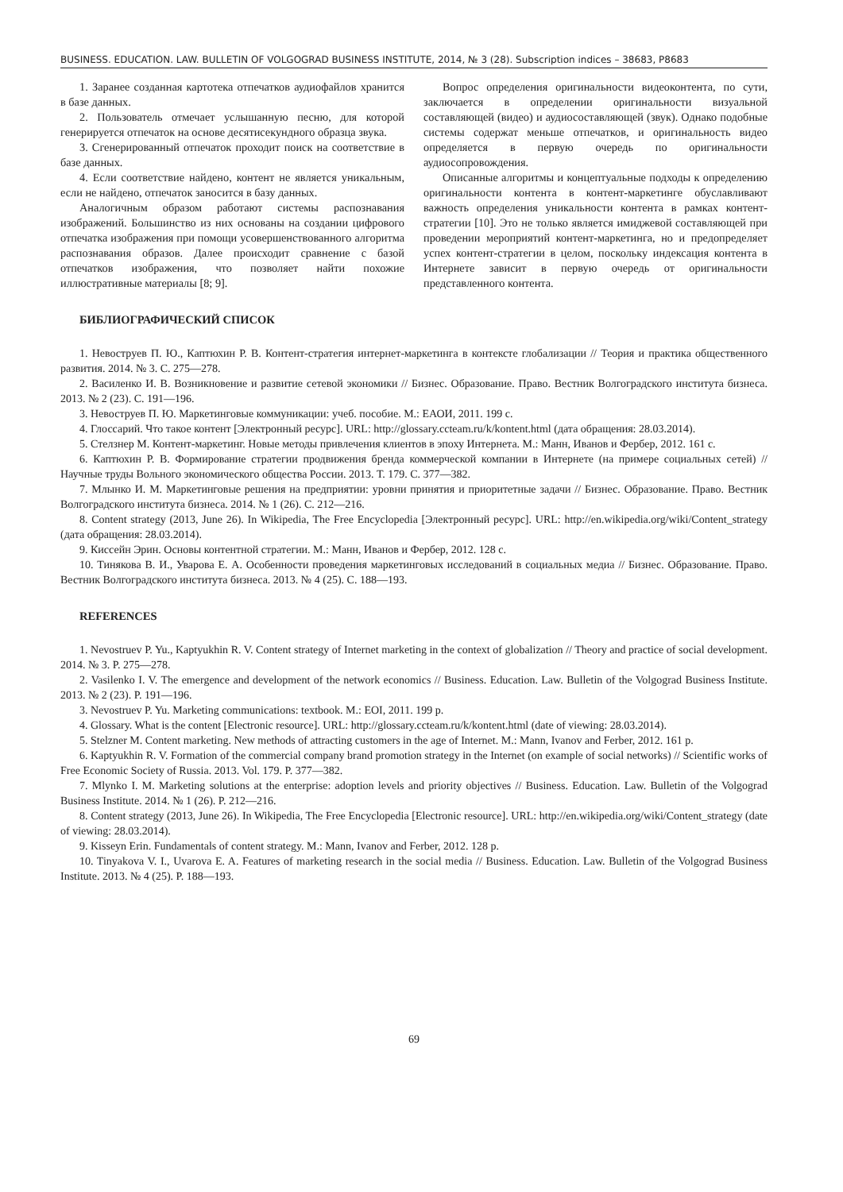BUSINESS. EDUCATION. LAW. BULLETIN OF VOLGOGRAD BUSINESS INSTITUTE, 2014, № 3 (28). Subscription indices – 38683, Р8683
1. Заранее созданная картотека отпечатков аудиофайлов хранится в базе данных.
2. Пользователь отмечает услышанную песню, для которой генерируется отпечаток на основе десятисекундного образца звука.
3. Сгенерированный отпечаток проходит поиск на соответствие в базе данных.
4. Если соответствие найдено, контент не является уникальным, если не найдено, отпечаток заносится в базу данных.
Аналогичным образом работают системы распознавания изображений. Большинство из них основаны на создании цифрового отпечатка изображения при помощи усовершенствованного алгоритма распознавания образов. Далее происходит сравнение с базой отпечатков изображения, что позволяет найти похожие иллюстративные материалы [8; 9].
Вопрос определения оригинальности видеоконтента, по сути, заключается в определении оригинальности визуальной составляющей (видео) и аудиосоставляющей (звук). Однако подобные системы содержат меньше отпечатков, и оригинальность видео определяется в первую очередь по оригинальности аудиосопровождения.
Описанные алгоритмы и концептуальные подходы к определению оригинальности контента в контент-маркетинге обуславливают важность определения уникальности контента в рамках контент-стратегии [10]. Это не только является имиджевой составляющей при проведении мероприятий контент-маркетинга, но и предопределяет успех контент-стратегии в целом, поскольку индексация контента в Интернете зависит в первую очередь от оригинальности представленного контента.
БИБЛИОГРАФИЧЕСКИЙ СПИСОК
1. Невоструев П. Ю., Каптюхин Р. В. Контент-стратегия интернет-маркетинга в контексте глобализации // Теория и практика общественного развития. 2014. № 3. С. 275—278.
2. Василенко И. В. Возникновение и развитие сетевой экономики // Бизнес. Образование. Право. Вестник Волгоградского института бизнеса. 2013. № 2 (23). С. 191—196.
3. Невоструев П. Ю. Маркетинговые коммуникации: учеб. пособие. М.: ЕАОИ, 2011. 199 с.
4. Глоссарий. Что такое контент [Электронный ресурс]. URL: http://glossary.ccteam.ru/k/kontent.html (дата обращения: 28.03.2014).
5. Стелзнер М. Контент-маркетинг. Новые методы привлечения клиентов в эпоху Интернета. М.: Манн, Иванов и Фербер, 2012. 161 с.
6. Каптюхин Р. В. Формирование стратегии продвижения бренда коммерческой компании в Интернете (на примере социальных сетей) // Научные труды Вольного экономического общества России. 2013. Т. 179. С. 377—382.
7. Млынко И. М. Маркетинговые решения на предприятии: уровни принятия и приоритетные задачи // Бизнес. Образование. Право. Вестник Волгоградского института бизнеса. 2014. № 1 (26). С. 212—216.
8. Content strategy (2013, June 26). In Wikipedia, The Free Encyclopedia [Электронный ресурс]. URL: http://en.wikipedia.org/wiki/Content_strategy (дата обращения: 28.03.2014).
9. Киссейн Эрин. Основы контентной стратегии. М.: Манн, Иванов и Фербер, 2012. 128 с.
10. Тинякова В. И., Уварова Е. А. Особенности проведения маркетинговых исследований в социальных медиа // Бизнес. Образование. Право. Вестник Волгоградского института бизнеса. 2013. № 4 (25). С. 188—193.
REFERENCES
1. Nevostruev P. Yu., Kaptyukhin R. V. Content strategy of Internet marketing in the context of globalization // Theory and practice of social development. 2014. № 3. P. 275—278.
2. Vasilenko I. V. The emergence and development of the network economics // Business. Education. Law. Bulletin of the Volgograd Business Institute. 2013. № 2 (23). P. 191—196.
3. Nevostruev P. Yu. Marketing communications: textbook. M.: EOI, 2011. 199 p.
4. Glossary. What is the content [Electronic resource]. URL: http://glossary.ccteam.ru/k/kontent.html (date of viewing: 28.03.2014).
5. Stelzner M. Content marketing. New methods of attracting customers in the age of Internet. M.: Mann, Ivanov and Ferber, 2012. 161 p.
6. Kaptyukhin R. V. Formation of the commercial company brand promotion strategy in the Internet (on example of social networks) // Scientific works of Free Economic Society of Russia. 2013. Vol. 179. P. 377—382.
7. Mlynko I. M. Marketing solutions at the enterprise: adoption levels and priority objectives // Business. Education. Law. Bulletin of the Volgograd Business Institute. 2014. № 1 (26). P. 212—216.
8. Content strategy (2013, June 26). In Wikipedia, The Free Encyclopedia [Electronic resource]. URL: http://en.wikipedia.org/wiki/Content_strategy (date of viewing: 28.03.2014).
9. Kisseyn Erin. Fundamentals of content strategy. M.: Mann, Ivanov and Ferber, 2012. 128 p.
10. Tinyakova V. I., Uvarova E. A. Features of marketing research in the social media // Business. Education. Law. Bulletin of the Volgograd Business Institute. 2013. № 4 (25). P. 188—193.
69